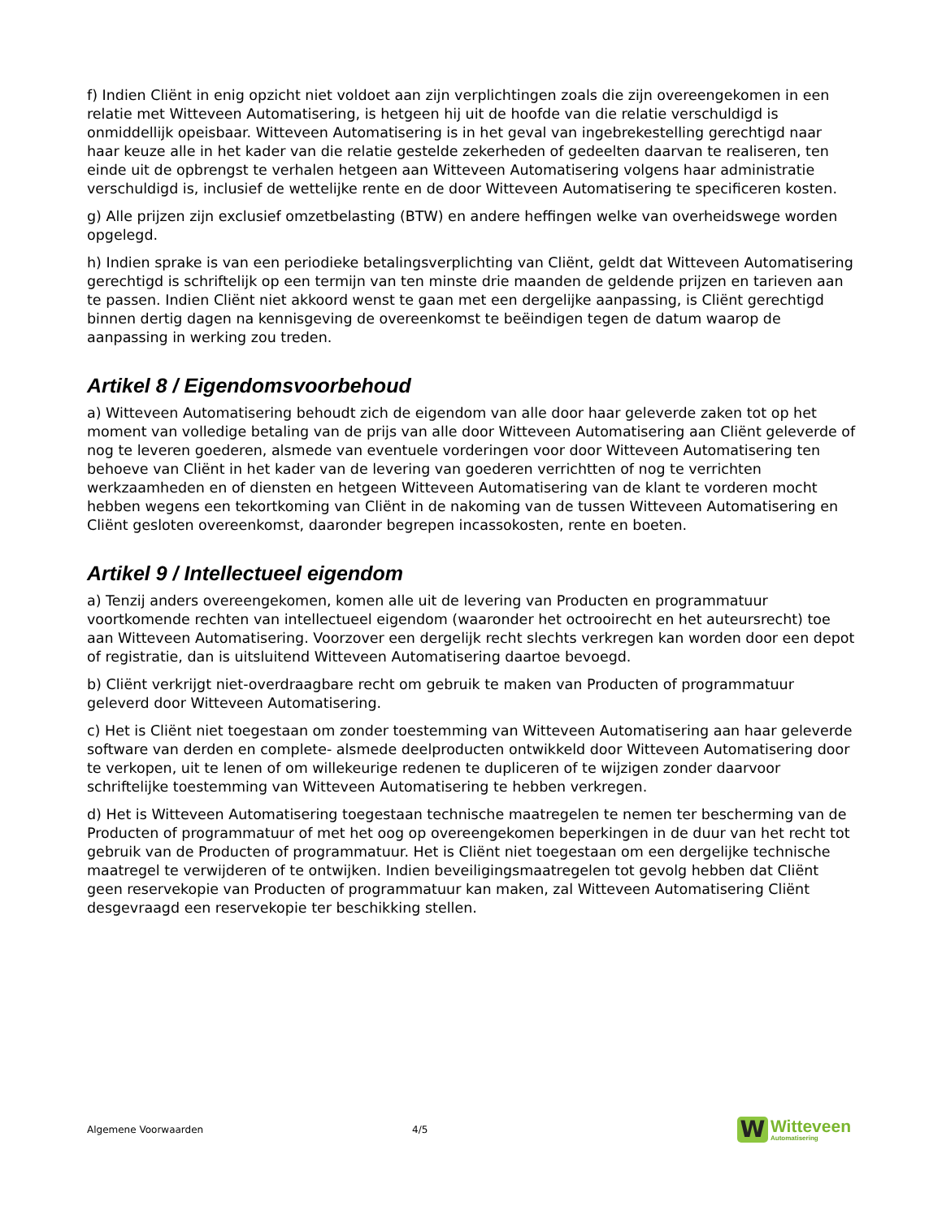f) Indien Cliënt in enig opzicht niet voldoet aan zijn verplichtingen zoals die zijn overeengekomen in een relatie met Witteveen Automatisering, is hetgeen hij uit de hoofde van die relatie verschuldigd is onmiddellijk opeisbaar. Witteveen Automatisering is in het geval van ingebrekestelling gerechtigd naar haar keuze alle in het kader van die relatie gestelde zekerheden of gedeelten daarvan te realiseren, ten einde uit de opbrengst te verhalen hetgeen aan Witteveen Automatisering volgens haar administratie verschuldigd is, inclusief de wettelijke rente en de door Witteveen Automatisering te specificeren kosten.
g) Alle prijzen zijn exclusief omzetbelasting (BTW) en andere heffingen welke van overheidswege worden opgelegd.
h) Indien sprake is van een periodieke betalingsverplichting van Cliënt, geldt dat Witteveen Automatisering gerechtigd is schriftelijk op een termijn van ten minste drie maanden de geldende prijzen en tarieven aan te passen. Indien Cliënt niet akkoord wenst te gaan met een dergelijke aanpassing, is Cliënt gerechtigd binnen dertig dagen na kennisgeving de overeenkomst te beëindigen tegen de datum waarop de aanpassing in werking zou treden.
Artikel 8 / Eigendomsvoorbehoud
a) Witteveen Automatisering behoudt zich de eigendom van alle door haar geleverde zaken tot op het moment van volledige betaling van de prijs van alle door Witteveen Automatisering aan Cliënt geleverde of nog te leveren goederen, alsmede van eventuele vorderingen voor door Witteveen Automatisering ten behoeve van Cliënt in het kader van de levering van goederen verrichtten of nog te verrichten werkzaamheden en of diensten en hetgeen Witteveen Automatisering van de klant te vorderen mocht hebben wegens een tekortkoming van Cliënt in de nakoming van de tussen Witteveen Automatisering en Cliënt gesloten overeenkomst, daaronder begrepen incassokosten, rente en boeten.
Artikel 9 / Intellectueel eigendom
a) Tenzij anders overeengekomen, komen alle uit de levering van Producten en programmatuur voortkomende rechten van intellectueel eigendom (waaronder het octrooirecht en het auteursrecht) toe aan Witteveen Automatisering. Voorzover een dergelijk recht slechts verkregen kan worden door een depot of registratie, dan is uitsluitend Witteveen Automatisering daartoe bevoegd.
b) Cliënt verkrijgt niet-overdraagbare recht om gebruik te maken van Producten of programmatuur geleverd door Witteveen Automatisering.
c) Het is Cliënt niet toegestaan om zonder toestemming van Witteveen Automatisering aan haar geleverde software van derden en complete- alsmede deelproducten ontwikkeld door Witteveen Automatisering door te verkopen, uit te lenen of om willekeurige redenen te dupliceren of te wijzigen zonder daarvoor schriftelijke toestemming van Witteveen Automatisering te hebben verkregen.
d) Het is Witteveen Automatisering toegestaan technische maatregelen te nemen ter bescherming van de Producten of programmatuur of met het oog op overeengekomen beperkingen in de duur van het recht tot gebruik van de Producten of programmatuur. Het is Cliënt niet toegestaan om een dergelijke technische maatregel te verwijderen of te ontwijken. Indien beveiligingsmaatregelen tot gevolg hebben dat Cliënt geen reservekopie van Producten of programmatuur kan maken, zal Witteveen Automatisering Cliënt desgevraagd een reservekopie ter beschikking stellen.
Algemene Voorwaarden 4/5
W
Witteveen
Automatisering